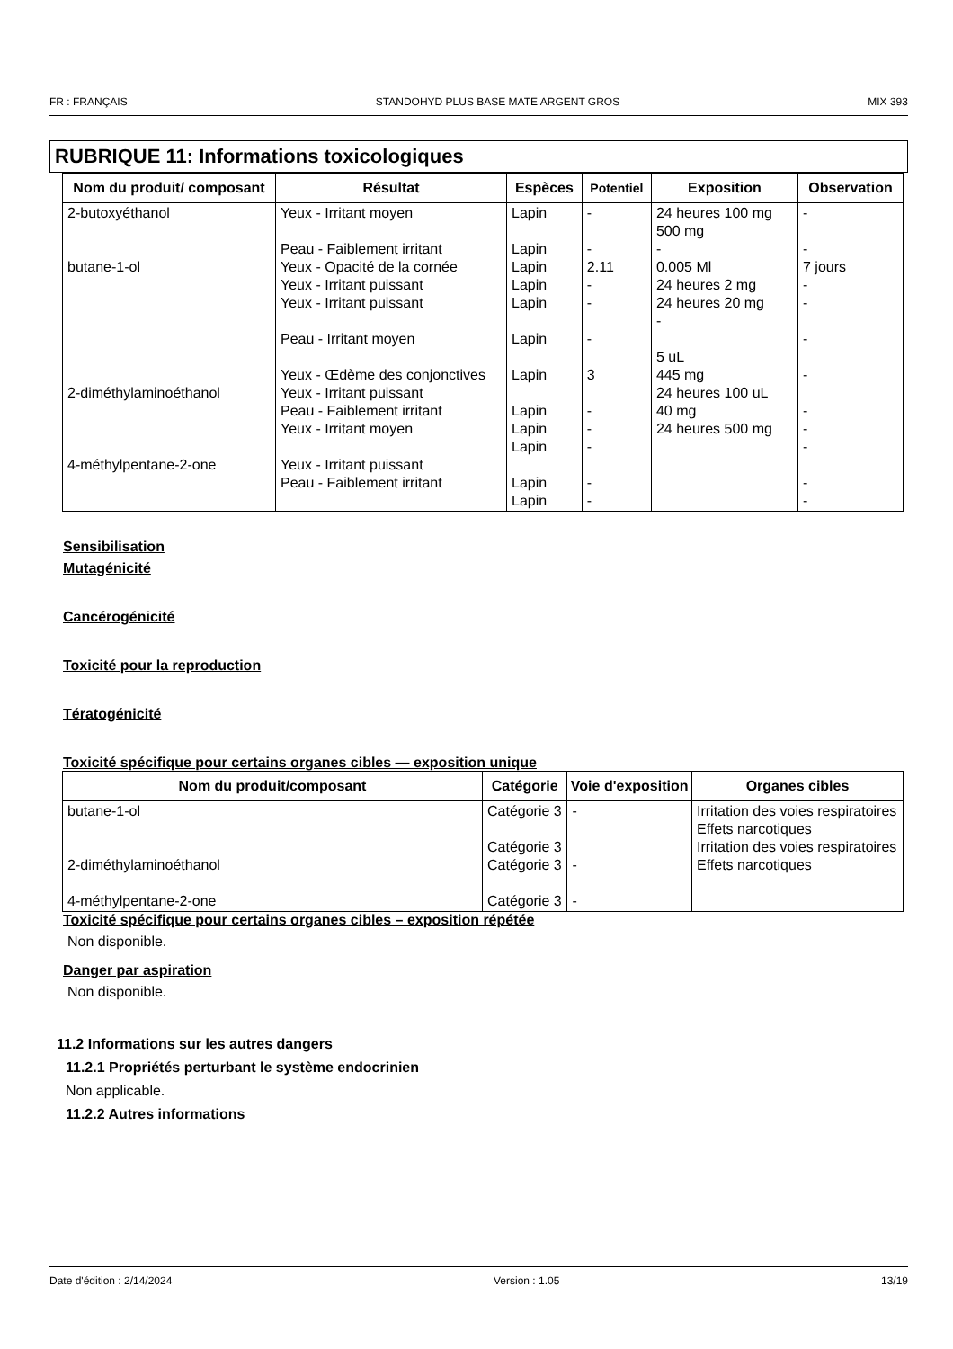FR : FRANÇAIS STANDOHYD PLUS BASE MATE ARGENT GROS MIX 393
RUBRIQUE 11: Informations toxicologiques
| Nom du produit/ composant | Résultat | Espèces | Potentiel | Exposition | Observation |
| --- | --- | --- | --- | --- | --- |
| 2-butoxyéthanol butane-1-ol 2-diméthylaminoéthanol 4-méthylpentane-2-one | Yeux - Irritant moyen Peau - Faiblement irritant Yeux - Opacité de la cornée Yeux - Irritant puissant Yeux - Irritant puissant Peau - Irritant moyen Yeux - Œdème des conjonctives Yeux - Irritant puissant Peau - Faiblement irritant Yeux - Irritant moyen Yeux - Irritant puissant Peau - Faiblement irritant | Lapin Lapin Lapin Lapin Lapin Lapin Lapin Lapin Lapin Lapin Lapin Lapin | - - 2.11 - - - 3 - - - - - | 24 heures 100 mg 500 mg - 0.005 Ml 24 heures 2 mg 24 heures 20 mg - 5 uL 445 mg 24 heures 100 uL 40 mg 24 heures 500 mg | - - 7 jours - - - - - - - - - |
Sensibilisation
Mutagénicité
Cancérogénicité
Toxicité pour la reproduction
Tératogénicité
Toxicité spécifique pour certains organes cibles — exposition unique
| Nom du produit/composant | Catégorie | Voie d'exposition | Organes cibles |
| --- | --- | --- | --- |
| butane-1-ol 2-diméthylaminoéthanol 4-méthylpentane-2-one | Catégorie 3 Catégorie 3 Catégorie 3 Catégorie 3 | - - - | Irritation des voies respiratoires Effets narcotiques Irritation des voies respiratoires Effets narcotiques |
Toxicité spécifique pour certains organes cibles – exposition répétée
Non disponible.
Danger par aspiration
Non disponible.
11.2 Informations sur les autres dangers
11.2.1 Propriétés perturbant le système endocrinien
Non applicable.
11.2.2 Autres informations
Date d'édition : 2/14/2024 Version : 1.05 13/19